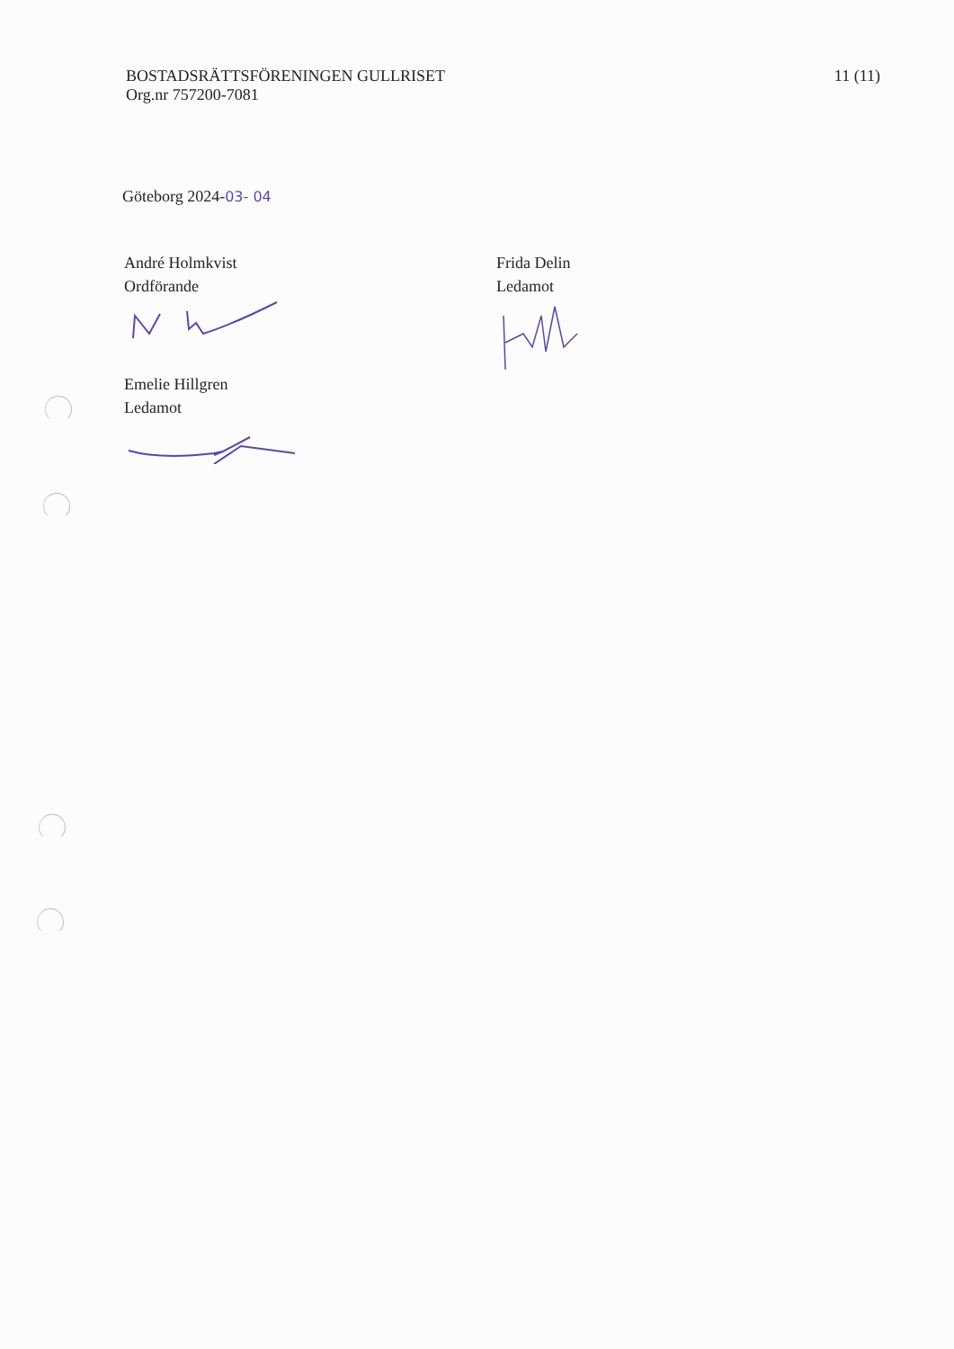BOSTADSRÄTTSFÖRENINGEN GULLRISET
Org.nr 757200-7081
11 (11)
Göteborg 2024-03- 04
André Holmkvist
Ordförande
Emelie Hillgren
Ledamot
Frida Delin
Ledamot